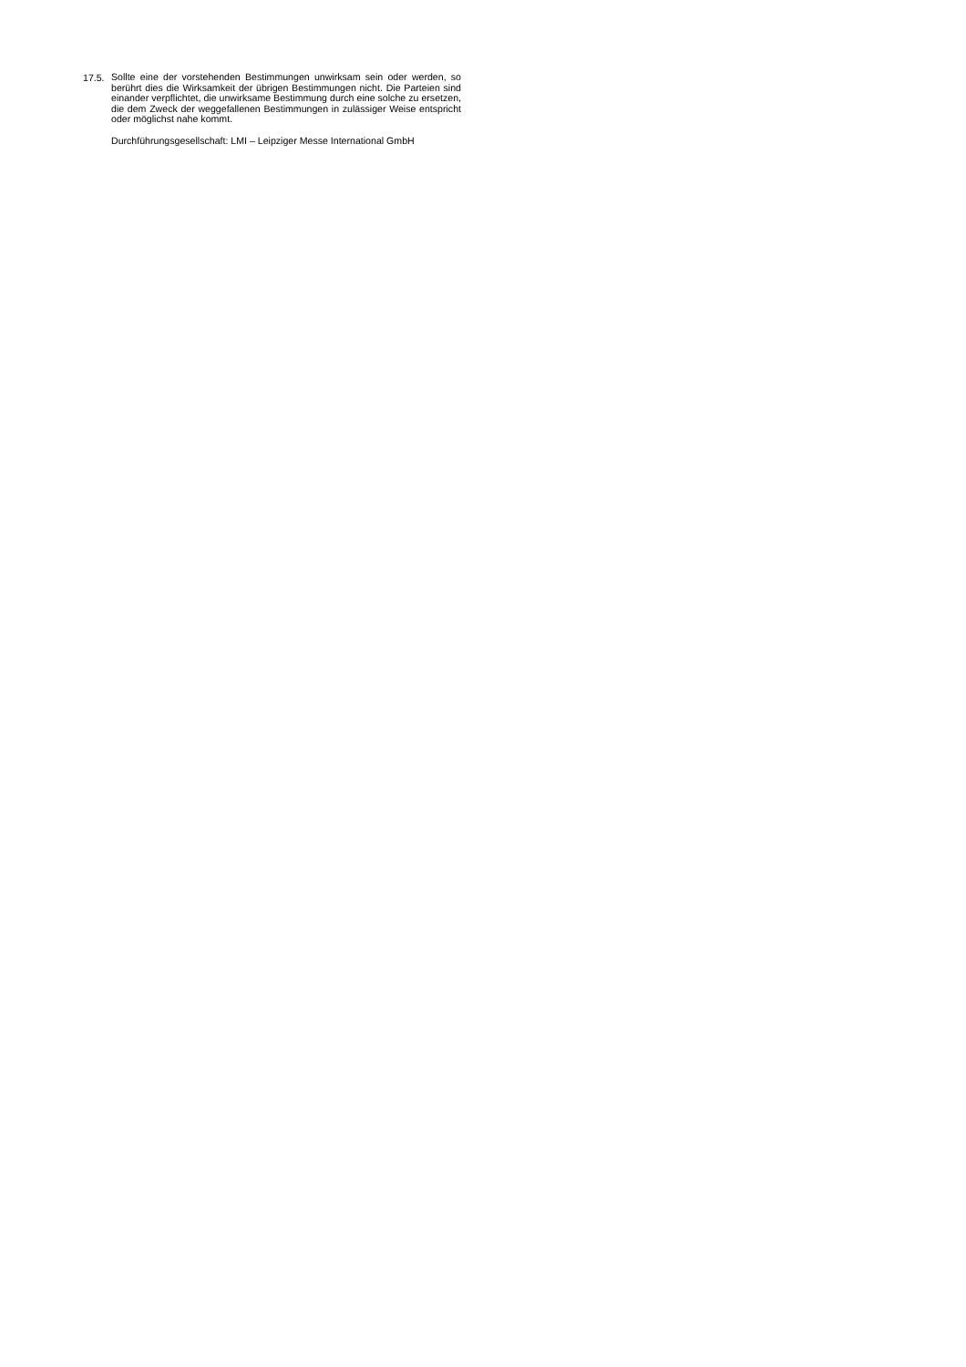17.5.
Sollte eine der vorstehenden Bestimmungen unwirksam sein oder werden, so berührt dies die Wirksamkeit der übrigen Bestimmungen nicht. Die Parteien sind einander verpflichtet, die unwirksame Bestimmung durch eine solche zu ersetzen, die dem Zweck der weggefallenen Bestimmungen in zulässiger Weise entspricht oder möglichst nahe kommt.
Durchführungsgesellschaft: LMI – Leipziger Messe International GmbH